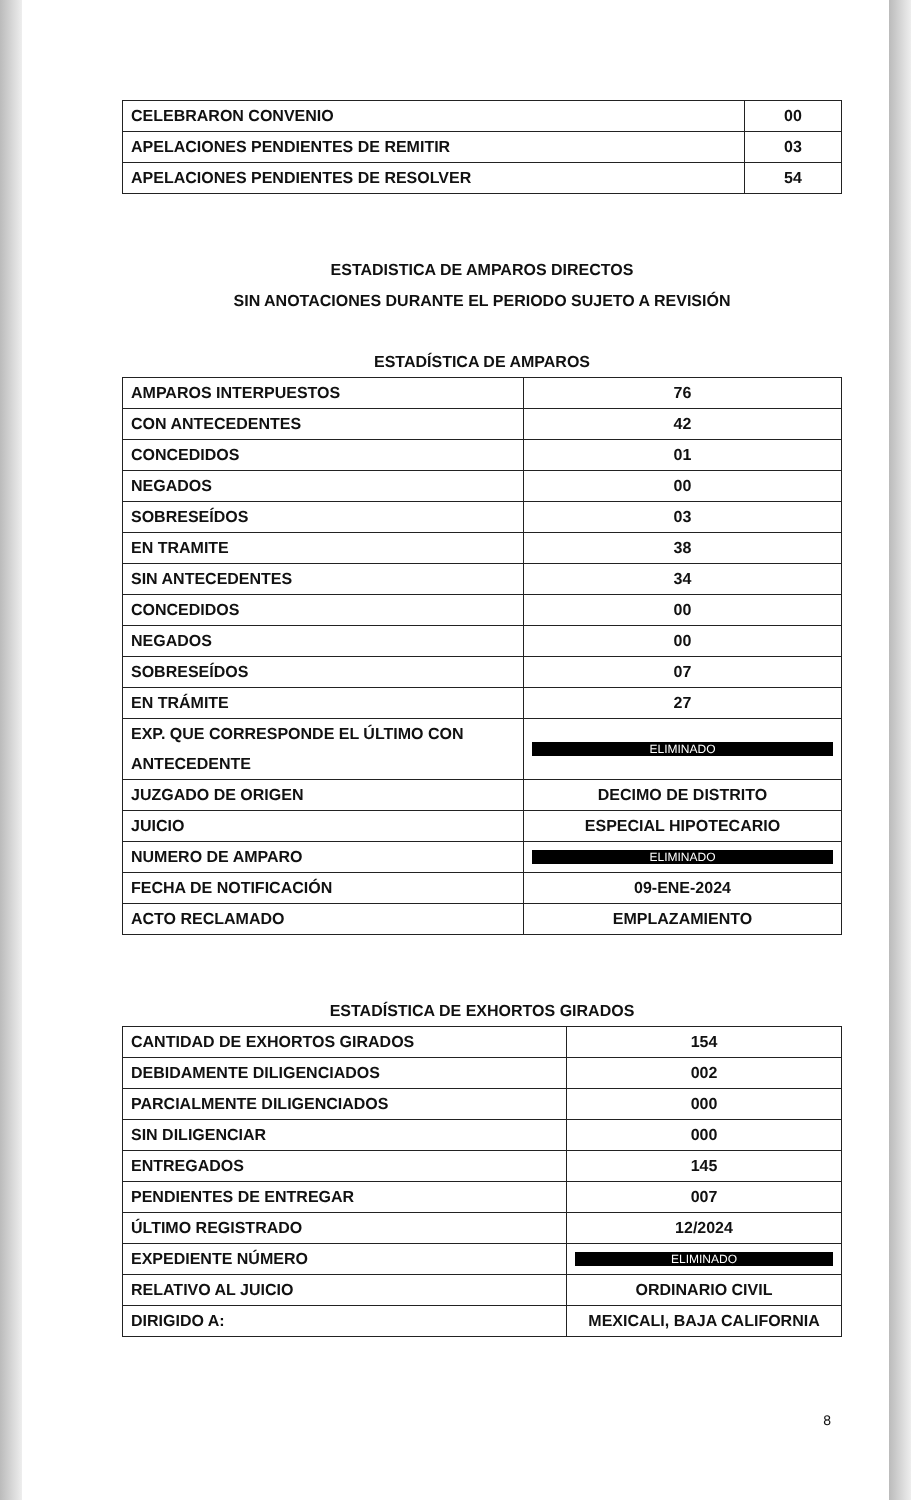| CELEBRARON CONVENIO | 00 |
| APELACIONES PENDIENTES DE REMITIR | 03 |
| APELACIONES PENDIENTES DE RESOLVER | 54 |
ESTADISTICA DE AMPAROS DIRECTOS
SIN ANOTACIONES DURANTE EL PERIODO SUJETO A REVISIÓN
ESTADÍSTICA DE AMPAROS
| AMPAROS INTERPUESTOS | 76 |
| CON ANTECEDENTES | 42 |
| CONCEDIDOS | 01 |
| NEGADOS | 00 |
| SOBRESEÍDOS | 03 |
| EN TRAMITE | 38 |
| SIN ANTECEDENTES | 34 |
| CONCEDIDOS | 00 |
| NEGADOS | 00 |
| SOBRESEÍDOS | 07 |
| EN TRÁMITE | 27 |
| EXP. QUE CORRESPONDE EL ÚLTIMO CON ANTECEDENTE | ELIMINADO |
| JUZGADO DE ORIGEN | DECIMO DE DISTRITO |
| JUICIO | ESPECIAL HIPOTECARIO |
| NUMERO DE AMPARO | ELIMINADO |
| FECHA DE NOTIFICACIÓN | 09-ENE-2024 |
| ACTO RECLAMADO | EMPLAZAMIENTO |
ESTADÍSTICA DE EXHORTOS GIRADOS
| CANTIDAD DE EXHORTOS GIRADOS | 154 |
| DEBIDAMENTE DILIGENCIADOS | 002 |
| PARCIALMENTE DILIGENCIADOS | 000 |
| SIN DILIGENCIAR | 000 |
| ENTREGADOS | 145 |
| PENDIENTES DE ENTREGAR | 007 |
| ÚLTIMO REGISTRADO | 12/2024 |
| EXPEDIENTE NÚMERO | ELIMINADO |
| RELATIVO AL JUICIO | ORDINARIO CIVIL |
| DIRIGIDO A: | MEXICALI, BAJA CALIFORNIA |
8